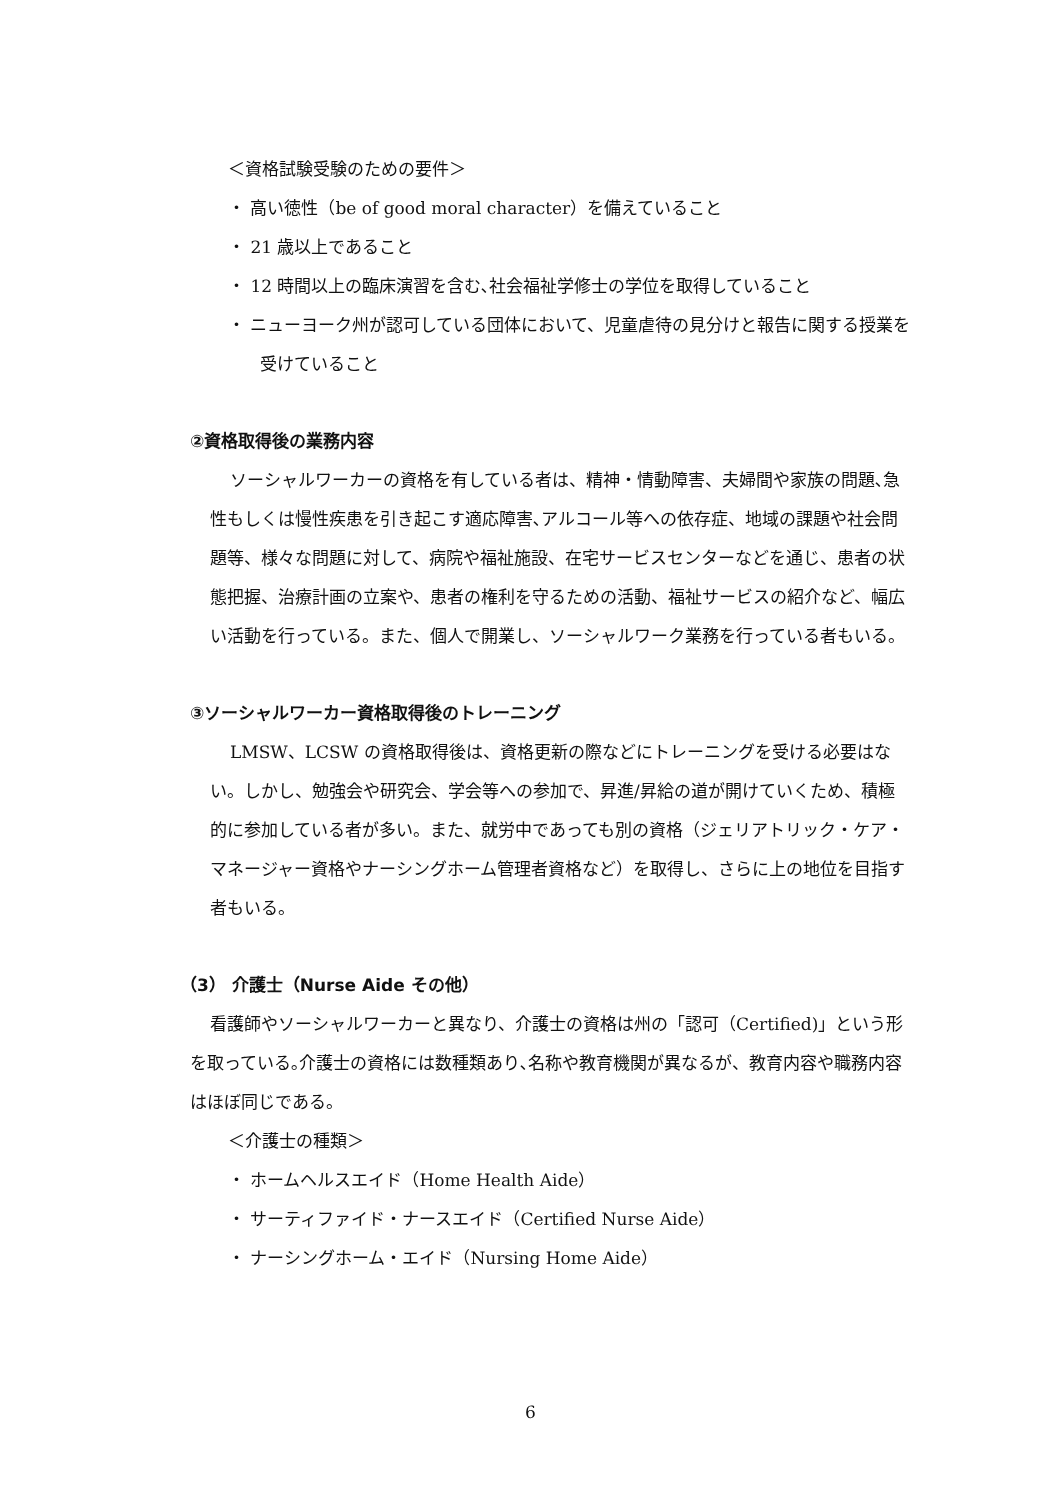＜資格試験受験のための要件＞
・ 高い徳性（be of good moral character）を備えていること
・ 21 歳以上であること
・ 12 時間以上の臨床演習を含む､社会福祉学修士の学位を取得していること
・ ニューヨーク州が認可している団体において、児童虐待の見分けと報告に関する授業を受けていること
②資格取得後の業務内容
ソーシャルワーカーの資格を有している者は、精神・情動障害、夫婦間や家族の問題､急性もしくは慢性疾患を引き起こす適応障害､アルコール等への依存症、地域の課題や社会問題等、様々な問題に対して、病院や福祉施設、在宅サービスセンターなどを通じ、患者の状態把握、治療計画の立案や、患者の権利を守るための活動、福祉サービスの紹介など、幅広い活動を行っている。また、個人で開業し、ソーシャルワーク業務を行っている者もいる。
③ソーシャルワーカー資格取得後のトレーニング
LMSW、LCSW の資格取得後は、資格更新の際などにトレーニングを受ける必要はない。しかし、勉強会や研究会、学会等への参加で、昇進/昇給の道が開けていくため、積極的に参加している者が多い。また、就労中であっても別の資格（ジェリアトリック・ケア・マネージャー資格やナーシングホーム管理者資格など）を取得し、さらに上の地位を目指す者もいる。
（3） 介護士（Nurse Aide その他）
看護師やソーシャルワーカーと異なり、介護士の資格は州の「認可（Certified)」という形を取っている｡介護士の資格には数種類あり､名称や教育機関が異なるが、教育内容や職務内容はほぼ同じである。
＜介護士の種類＞
・ ホームヘルスエイド（Home Health Aide）
・ サーティファイド・ナースエイド（Certified Nurse Aide）
・ ナーシングホーム・エイド（Nursing Home Aide）
6